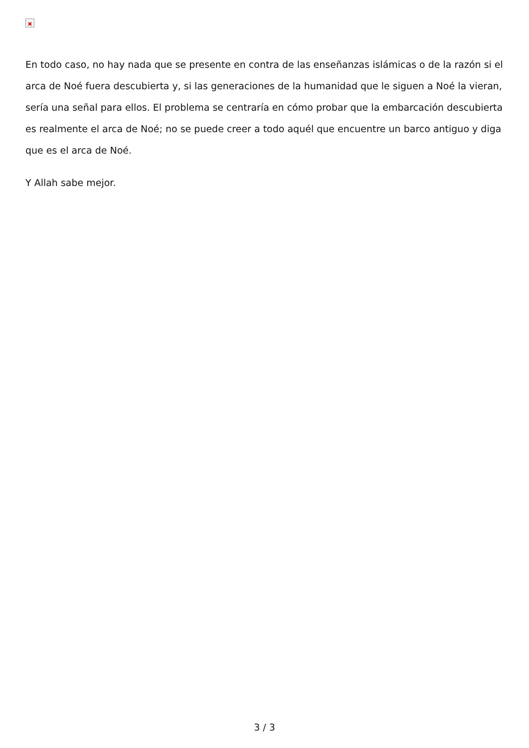En todo caso, no hay nada que se presente en contra de las enseñanzas islámicas o de la razón si el arca de Noé fuera descubierta y, si las generaciones de la humanidad que le siguen a Noé la vieran, sería una señal para ellos. El problema se centraría en cómo probar que la embarcación descubierta es realmente el arca de Noé; no se puede creer a todo aquél que encuentre un barco antiguo y diga que es el arca de Noé.
Y Allah sabe mejor.
3 / 3